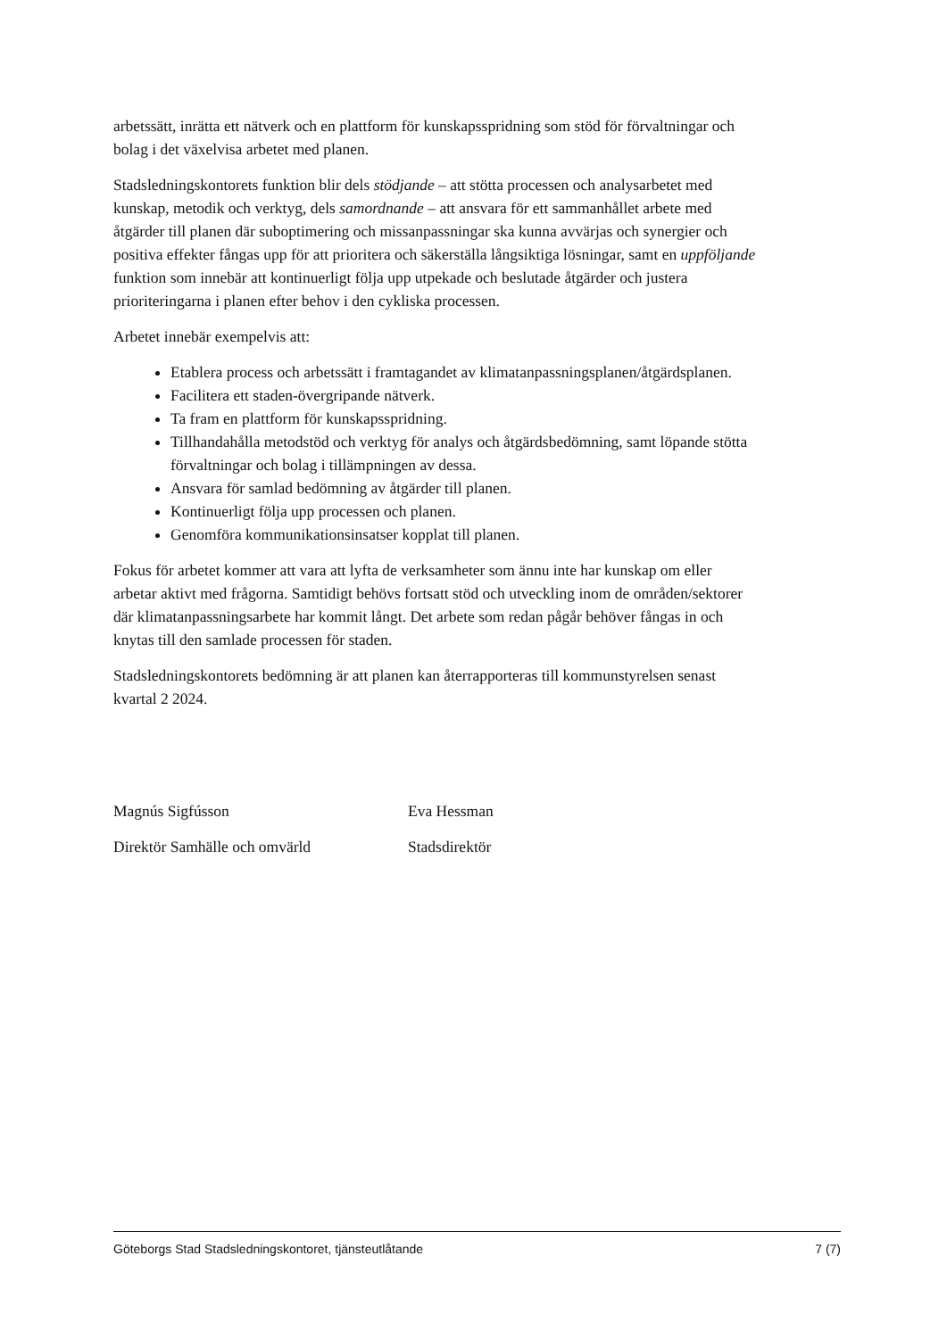arbetssätt, inrätta ett nätverk och en plattform för kunskapsspridning som stöd för förvaltningar och bolag i det växelvisa arbetet med planen.
Stadsledningskontorets funktion blir dels stödjande – att stötta processen och analysarbetet med kunskap, metodik och verktyg, dels samordnande – att ansvara för ett sammanhållet arbete med åtgärder till planen där suboptimering och missanpassningar ska kunna avvärjas och synergier och positiva effekter fångas upp för att prioritera och säkerställa långsiktiga lösningar, samt en uppföljande funktion som innebär att kontinuerligt följa upp utpekade och beslutade åtgärder och justera prioriteringarna i planen efter behov i den cykliska processen.
Arbetet innebär exempelvis att:
Etablera process och arbetssätt i framtagandet av klimatanpassningsplanen/åtgärdsplanen.
Facilitera ett staden-övergripande nätverk.
Ta fram en plattform för kunskapsspridning.
Tillhandahålla metodstöd och verktyg för analys och åtgärdsbedömning, samt löpande stötta förvaltningar och bolag i tillämpningen av dessa.
Ansvara för samlad bedömning av åtgärder till planen.
Kontinuerligt följa upp processen och planen.
Genomföra kommunikationsinsatser kopplat till planen.
Fokus för arbetet kommer att vara att lyfta de verksamheter som ännu inte har kunskap om eller arbetar aktivt med frågorna. Samtidigt behövs fortsatt stöd och utveckling inom de områden/sektorer där klimatanpassningsarbete har kommit långt. Det arbete som redan pågår behöver fångas in och knytas till den samlade processen för staden.
Stadsledningskontorets bedömning är att planen kan återrapporteras till kommunstyrelsen senast kvartal 2 2024.
Magnús Sigfússon
Direktör Samhälle och omvärld
Eva Hessman
Stadsdirektör
Göteborgs Stad Stadsledningskontoret, tjänsteutlåtande 7 (7)